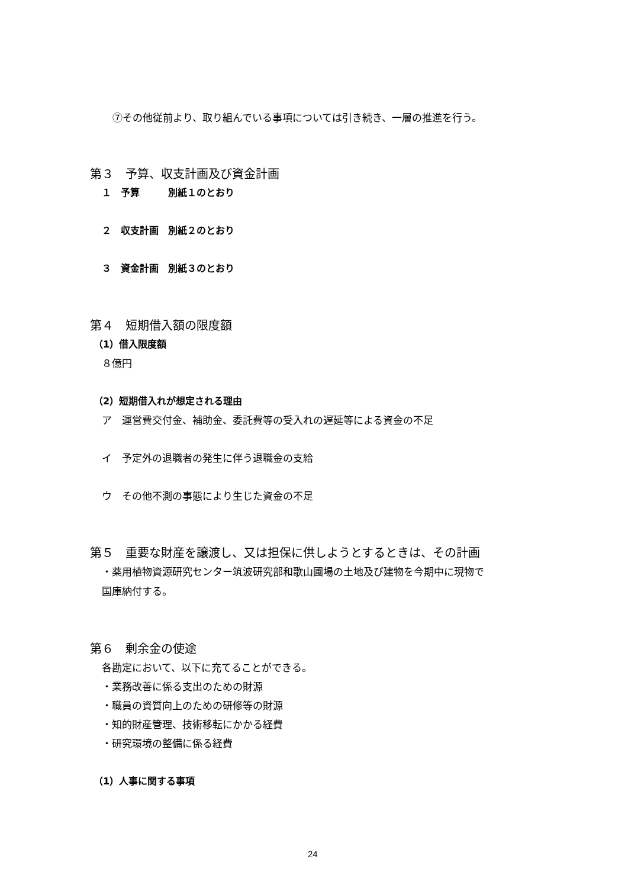⑦その他従前より、取り組んでいる事項については引き続き、一層の推進を行う。
第３　予算、収支計画及び資金計画
１　予算　　　別紙１のとおり
２　収支計画　別紙２のとおり
３　資金計画　別紙３のとおり
第４　短期借入額の限度額
（1）借入限度額
８億円
（2）短期借入れが想定される理由
ア　運営費交付金、補助金、委託費等の受入れの遅延等による資金の不足
イ　予定外の退職者の発生に伴う退職金の支給
ウ　その他不測の事態により生じた資金の不足
第５　重要な財産を譲渡し、又は担保に供しようとするときは、その計画
・薬用植物資源研究センター筑波研究部和歌山圃場の土地及び建物を今期中に現物で
国庫納付する。
第６　剰余金の使途
各勘定において、以下に充てることができる。
・業務改善に係る支出のための財源
・職員の資質向上のための研修等の財源
・知的財産管理、技術移転にかかる経費
・研究環境の整備に係る経費
（1）人事に関する事項
24